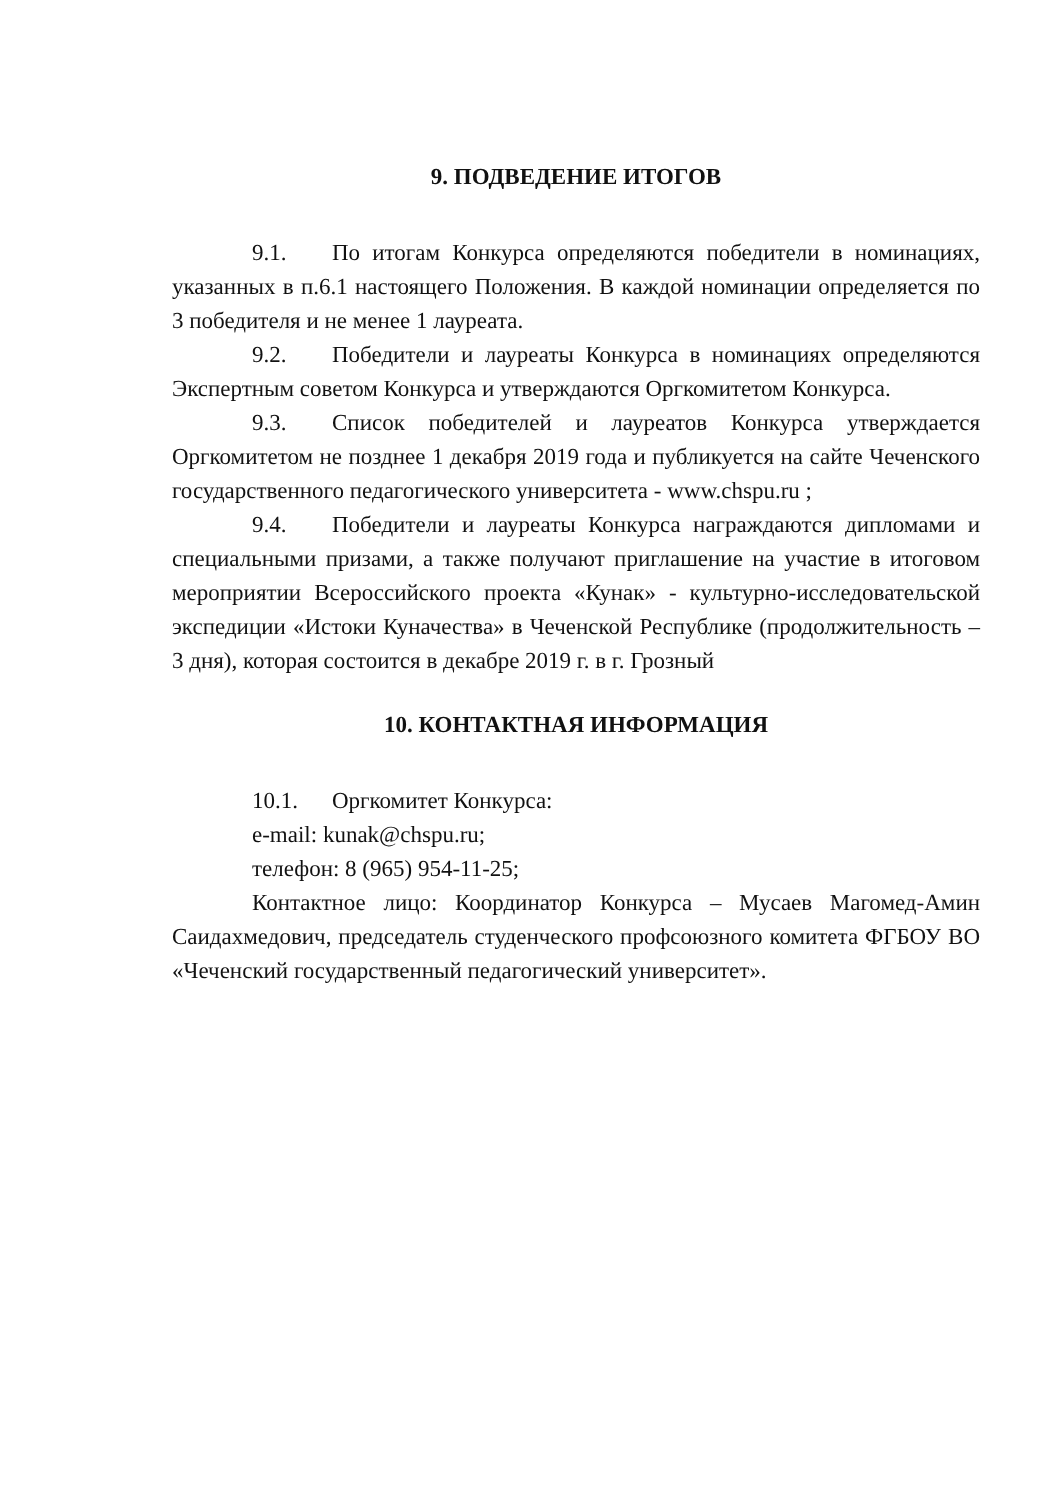9. ПОДВЕДЕНИЕ ИТОГОВ
9.1. По итогам Конкурса определяются победители в номинациях, указанных в п.6.1 настоящего Положения. В каждой номинации определяется по 3 победителя и не менее 1 лауреата.
9.2. Победители и лауреаты Конкурса в номинациях определяются Экспертным советом Конкурса и утверждаются Оргкомитетом Конкурса.
9.3. Список победителей и лауреатов Конкурса утверждается Оргкомитетом не позднее 1 декабря 2019 года и публикуется на сайте Чеченского государственного педагогического университета - www.chspu.ru ;
9.4. Победители и лауреаты Конкурса награждаются дипломами и специальными призами, а также получают приглашение на участие в итоговом мероприятии Всероссийского проекта «Кунак» - культурно-исследовательской экспедиции «Истоки Куначества» в Чеченской Республике (продолжительность – 3 дня), которая состоится в декабре 2019 г. в г. Грозный
10. КОНТАКТНАЯ ИНФОРМАЦИЯ
10.1. Оргкомитет Конкурса:
e-mail: kunak@chspu.ru;
телефон: 8 (965) 954-11-25;
Контактное лицо: Координатор Конкурса – Мусаев Магомед-Амин Саидахмедович, председатель студенческого профсоюзного комитета ФГБОУ ВО «Чеченский государственный педагогический университет».